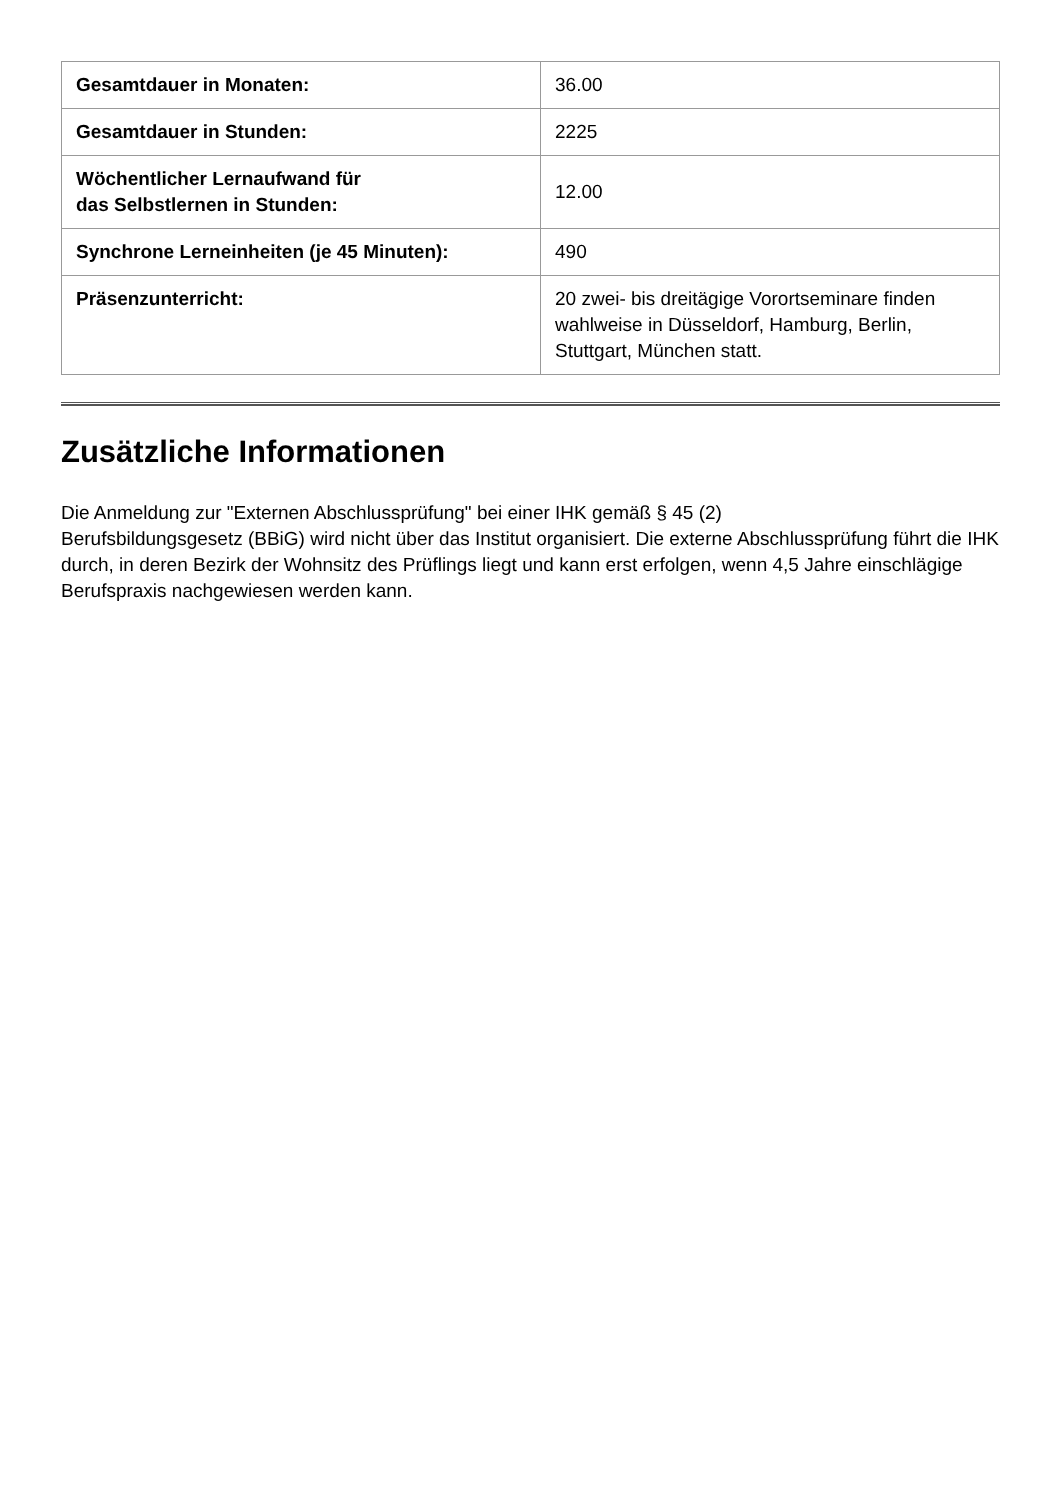| Gesamtdauer in Monaten: | 36.00 |
| Gesamtdauer in Stunden: | 2225 |
| Wöchentlicher Lernaufwand für das Selbstlernen in Stunden: | 12.00 |
| Synchrone Lerneinheiten (je 45 Minuten): | 490 |
| Präsenzunterricht: | 20 zwei- bis dreitägige Vorortseminare finden wahlweise in Düsseldorf, Hamburg, Berlin, Stuttgart, München statt. |
Zusätzliche Informationen
Die Anmeldung zur "Externen Abschlussprüfung" bei einer IHK gemäß § 45 (2)
Berufsbildungsgesetz (BBiG) wird nicht über das Institut organisiert. Die externe Abschlussprüfung führt die IHK durch, in deren Bezirk der Wohnsitz des Prüflings liegt und kann erst erfolgen, wenn 4,5 Jahre einschlägige Berufspraxis nachgewiesen werden kann.